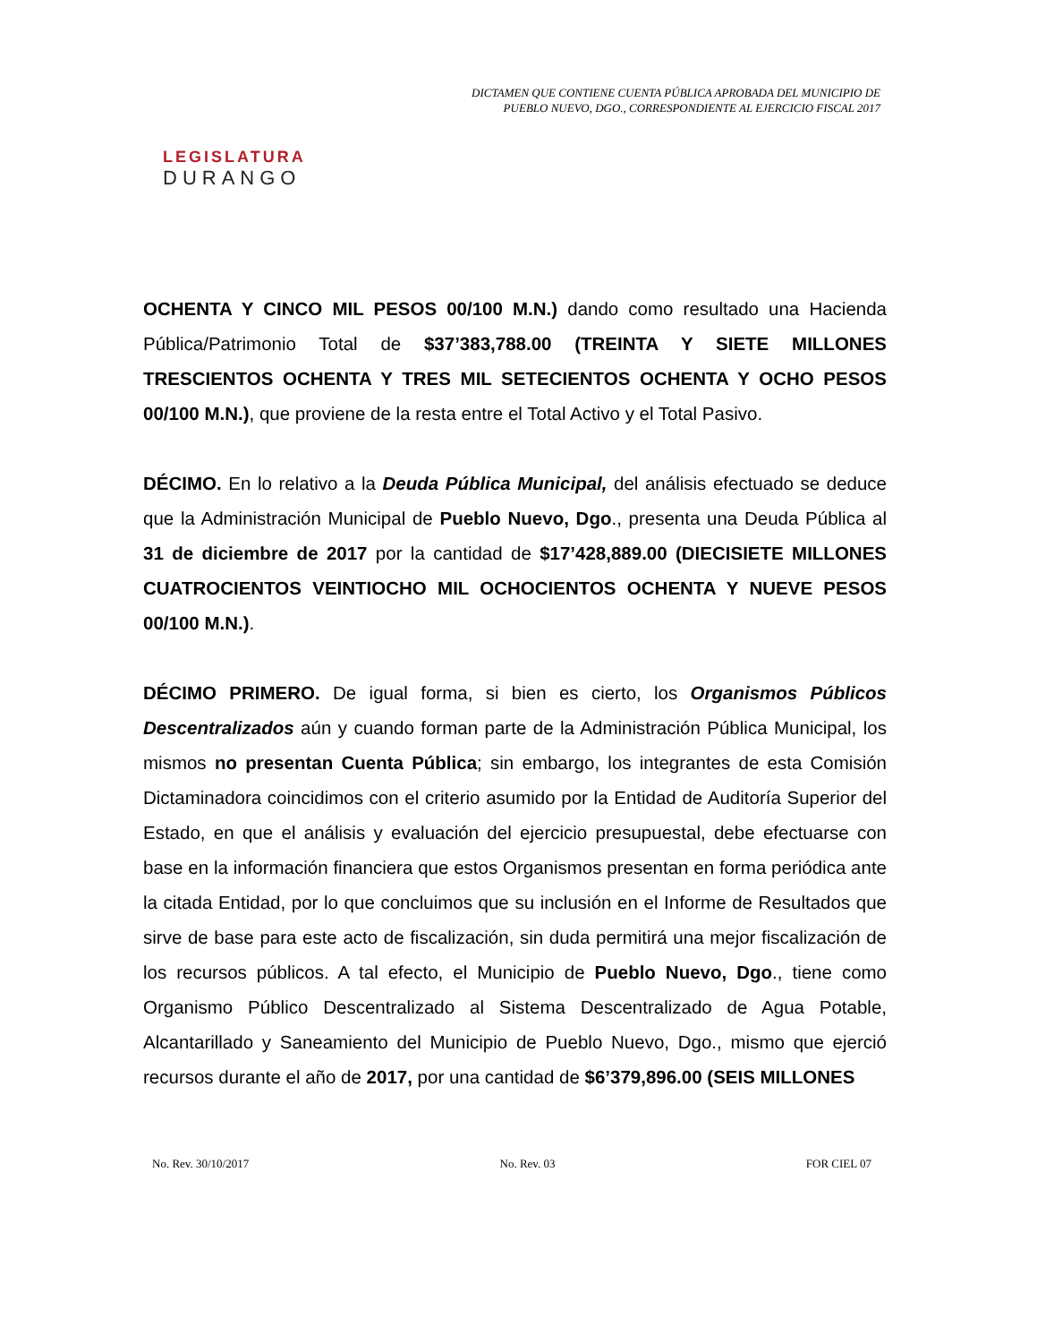LEGISLATURA
DURANGO
DICTAMEN QUE CONTIENE CUENTA PÚBLICA APROBADA DEL MUNICIPIO DE
PUEBLO NUEVO, DGO., CORRESPONDIENTE AL EJERCICIO FISCAL 2017
OCHENTA Y CINCO MIL PESOS 00/100 M.N.) dando como resultado una Hacienda Pública/Patrimonio Total de $37’383,788.00 (TREINTA Y SIETE MILLONES TRESCIENTOS OCHENTA Y TRES MIL SETECIENTOS OCHENTA Y OCHO PESOS 00/100 M.N.), que proviene de la resta entre el Total Activo y el Total Pasivo.
DÉCIMO. En lo relativo a la Deuda Pública Municipal, del análisis efectuado se deduce que la Administración Municipal de Pueblo Nuevo, Dgo., presenta una Deuda Pública al 31 de diciembre de 2017 por la cantidad de $17’428,889.00 (DIECISIETE MILLONES CUATROCIENTOS VEINTIOCHO MIL OCHOCIENTOS OCHENTA Y NUEVE PESOS 00/100 M.N.).
DÉCIMO PRIMERO. De igual forma, si bien es cierto, los Organismos Públicos Descentralizados aún y cuando forman parte de la Administración Pública Municipal, los mismos no presentan Cuenta Pública; sin embargo, los integrantes de esta Comisión Dictaminadora coincidimos con el criterio asumido por la Entidad de Auditoría Superior del Estado, en que el análisis y evaluación del ejercicio presupuestal, debe efectuarse con base en la información financiera que estos Organismos presentan en forma periódica ante la citada Entidad, por lo que concluimos que su inclusión en el Informe de Resultados que sirve de base para este acto de fiscalización, sin duda permitirá una mejor fiscalización de los recursos públicos. A tal efecto, el Municipio de Pueblo Nuevo, Dgo., tiene como Organismo Público Descentralizado al Sistema Descentralizado de Agua Potable, Alcantarillado y Saneamiento del Municipio de Pueblo Nuevo, Dgo., mismo que ejerció recursos durante el año de 2017, por una cantidad de $6’379,896.00 (SEIS MILLONES
No. Rev. 30/10/2017 No. Rev. 03 FOR CIEL 07